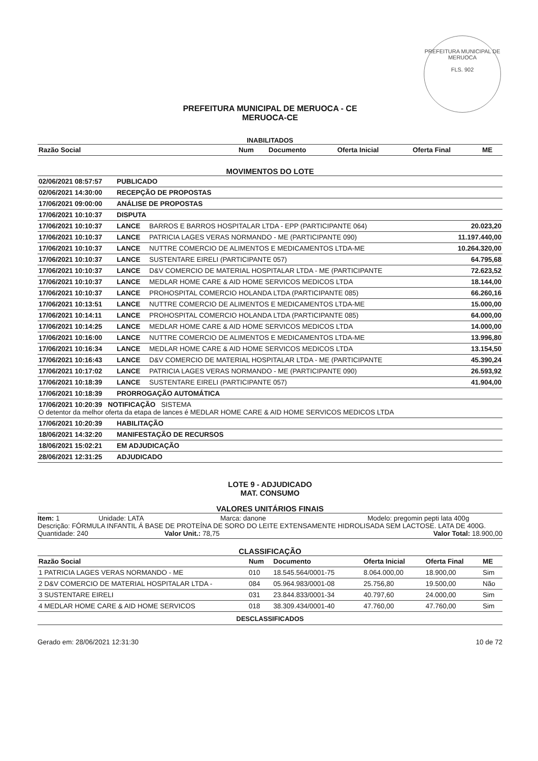PREFEITURA MUNICIPAL DE MERUOCA
FLS. 902
PREFEITURA MUNICIPAL DE MERUOCA - CE
MERUOCA-CE
INABILITADOS
| Razão Social | Num | Documento | Oferta Inicial | Oferta Final | ME |
| --- | --- | --- | --- | --- | --- |
MOVIMENTOS DO LOTE
| 02/06/2021 08:57:57 | PUBLICADO | | |
| 02/06/2021 14:30:00 | RECEPÇÃO DE PROPOSTAS | | |
| 17/06/2021 09:00:00 | ANÁLISE DE PROPOSTAS | | |
| 17/06/2021 10:10:37 | DISPUTA | | |
| 17/06/2021 10:10:37 | LANCE | BARROS E BARROS HOSPITALAR LTDA - EPP (PARTICIPANTE 064) | 20.023,20 |
| 17/06/2021 10:10:37 | LANCE | PATRICIA LAGES VERAS NORMANDO - ME (PARTICIPANTE 090) | 11.197.440,00 |
| 17/06/2021 10:10:37 | LANCE | NUTTRE COMERCIO DE ALIMENTOS E MEDICAMENTOS LTDA-ME | 10.264.320,00 |
| 17/06/2021 10:10:37 | LANCE | SUSTENTARE EIRELI (PARTICIPANTE 057) | 64.795,68 |
| 17/06/2021 10:10:37 | LANCE | D&V COMERCIO DE MATERIAL HOSPITALAR LTDA - ME (PARTICIPANTE | 72.623,52 |
| 17/06/2021 10:10:37 | LANCE | MEDLAR HOME CARE & AID HOME SERVICOS MEDICOS LTDA | 18.144,00 |
| 17/06/2021 10:10:37 | LANCE | PROHOSPITAL COMERCIO HOLANDA LTDA (PARTICIPANTE 085) | 66.260,16 |
| 17/06/2021 10:13:51 | LANCE | NUTTRE COMERCIO DE ALIMENTOS E MEDICAMENTOS LTDA-ME | 15.000,00 |
| 17/06/2021 10:14:11 | LANCE | PROHOSPITAL COMERCIO HOLANDA LTDA (PARTICIPANTE 085) | 64.000,00 |
| 17/06/2021 10:14:25 | LANCE | MEDLAR HOME CARE & AID HOME SERVICOS MEDICOS LTDA | 14.000,00 |
| 17/06/2021 10:16:00 | LANCE | NUTTRE COMERCIO DE ALIMENTOS E MEDICAMENTOS LTDA-ME | 13.996,80 |
| 17/06/2021 10:16:34 | LANCE | MEDLAR HOME CARE & AID HOME SERVICOS MEDICOS LTDA | 13.154,50 |
| 17/06/2021 10:16:43 | LANCE | D&V COMERCIO DE MATERIAL HOSPITALAR LTDA - ME (PARTICIPANTE | 45.390,24 |
| 17/06/2021 10:17:02 | LANCE | PATRICIA LAGES VERAS NORMANDO - ME (PARTICIPANTE 090) | 26.593,92 |
| 17/06/2021 10:18:39 | LANCE | SUSTENTARE EIRELI (PARTICIPANTE 057) | 41.904,00 |
| 17/06/2021 10:18:39 | PRORROGAÇÃO AUTOMÁTICA | | |
| 17/06/2021 10:20:39 NOTIFICAÇÃO SISTEMA O detentor da melhor oferta da etapa de lances é MEDLAR HOME CARE & AID HOME SERVICOS MEDICOS LTDA | | | |
| 17/06/2021 10:20:39 | HABILITAÇÃO | | |
| 18/06/2021 14:32:20 | MANIFESTAÇÃO DE RECURSOS | | |
| 18/06/2021 15:02:21 | EM ADJUDICAÇÃO | | |
| 28/06/2021 12:31:25 | ADJUDICADO | | |
LOTE 9 - ADJUDICADO
MAT. CONSUMO
VALORES UNITÁRIOS FINAIS
Item: 1 Unidade: LATA Marca: danone Modelo: pregomin pepti lata 400g
Descrição: FÓRMULA INFANTIL Á BASE DE PROTEÍNA DE SORO DO LEITE EXTENSAMENTE HIDROLISADA SEM LACTOSE. LATA DE 400G.
Quantidade: 240 Valor Unit.: 78,75 Valor Total: 18.900,00
CLASSIFICAÇÃO
| Razão Social | Num | Documento | Oferta Inicial | Oferta Final | ME |
| --- | --- | --- | --- | --- | --- |
| 1 PATRICIA LAGES VERAS NORMANDO - ME | 010 | 18.545.564/0001-75 | 8.064.000,00 | 18.900,00 | Sim |
| 2 D&V COMERCIO DE MATERIAL HOSPITALAR LTDA - | 084 | 05.964.983/0001-08 | 25.756,80 | 19.500,00 | Não |
| 3 SUSTENTARE EIRELI | 031 | 23.844.833/0001-34 | 40.797,60 | 24.000,00 | Sim |
| 4 MEDLAR HOME CARE & AID HOME SERVICOS | 018 | 38.309.434/0001-40 | 47.760,00 | 47.760,00 | Sim |
DESCLASSIFICADOS
Gerado em: 28/06/2021 12:31:30 10 de 72